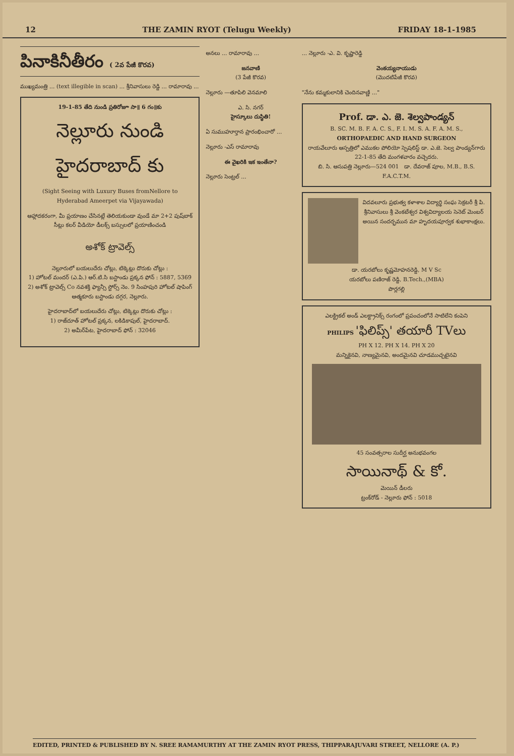12 THE ZAMIN RYOT (Telugu Weekly) FRIDAY 18-1-1985
పినాకినీతీరం ( 2వ పేజీ కొరవ)
ముఖ్యమంత్రి ... (text illegible in scan) ... శ్రీనివాసులు రెడ్డి ... రామారావు ...
19-1-85 తేది నుండి ప్రతిరోజూ సా॥ 6 గం॥కు
నెల్లూరు నుండి
హైదరాబాద్ కు
(Sight Seeing with Luxury Buses fromNellore to Hyderabad Ameerpet via Vijayawada)
ఆహ్లాదకరంగా, మీ ప్రయాణం చేసినట్లే తెలియకుండా వుండే మా 2+2 పుష్‌బాక్ సీట్లు కలర్ వీడియో డీలక్స్ బస్సులలో ప్రయాణించండి
అశోక్ ట్రావెల్స్
నెల్లూరులో బయలుదేరు చోట్లు, టిక్కెట్లు దొరుకు చోట్లు :
1) హోటల్ మందర్ (ఎ.పి.) ఆర్.టి.సి బస్టాండు ప్రక్కన ఫోన్ : 5887, 5369
2) అశోక్ ట్రావెల్స్ Co నవశక్తి ఫ్యాన్సీ స్టోర్స్ నెం. 9 సింహపురి హోటల్ షాపింగ్ ఆత్మకూరు బస్టాండు దగ్గర, నెల్లూరు.
హైదరాబాద్‌లో బయలుదేరు చోట్లు, టిక్కెట్లు దొరుకు చోట్లు :
1) రాజ్‌దూత్ హోటల్ ప్రక్కన, లకిడికాపుల్, హైదరాబాద్.
2) అమీర్‌పేట, హైదరాబాద్ ఫోన్ : 32046
అనలు ... రామారావు ...
జనవాణి
(3 పేజీ కొరవ)
నెల్లూరు —తూపిలి వెనమాలి
ఎ. సి. నగర్
హైస్కూలు దుస్థితి!
ఏ సుముహూర్తాన ప్రారంభించారో ...
నెల్లూరు -ఎస్ రామారావు
ఈ వైఖరికి ఇక ఇంతేనా?
నెల్లూరు సెంట్రల్ ...
... నెల్లూరు -ఎ. వి. కృష్ణారెడ్డి
వెంకయ్యనాయుడు
(మొదటిపేజీ కొరవ)
"నేను కమ్మకులానికి చెందినవాణ్ణి ..."
Prof. డా. ఎ. జె. శెల్వపాండ్యన్
B. SC. M. B. F. A. C. S., F. I. M. S. A. F. A. M. S.,
ORTHOPAEDIC AND HAND SURGEON
రాయవేలూరు ఆస్పత్రిలో ఎముకల పోలియో స్పెషలిస్ట్ డా. ఎ.జె. సెల్వ పాండ్యన్‌గారు 22-1-85 తేది మంగళవారం వచ్చెదరు.
బి. సి. ఆసుపత్రి నెల్లూరు—524 001 డా. దేవరాజ్ పూల, M.B., B.S. F.A.C.T.M.
విదవలూరు ప్రభుత్వ కళాశాల విద్యార్థి సంఘ సెక్రటరీ శ్రీ పి. శ్రీనివాసులు శ్రీ వెంకటేశ్వర విశ్వవిద్యాలయ సెనెట్ మెంబర్ అయిన సందర్భమున మా హృదయపూర్వక శుభాకాంక్షలు.
డా. యరబోలు కృష్ణమోహనరెడ్డి, M V Sc
యరబోలు పణిరాజ్ రెడ్డి, B.Tech.,(MBA)
పొర్లగల్లి
ఎలక్ట్రికల్ అండ్ ఎలక్ట్రానిక్స్ రంగంలో ప్రపంచంలోనే సాటిలేని కంపెని
PHILIPS 'ఫిలిప్స్' తయారీ TVలు
PH X 12. PH X 14. PH X 20
మన్నికైనవి, నాణ్యమైనవి, అందమైనవి చూడముచ్చటైనవి
45 సంవత్సరాల సుదీర్ఘ అనుభవంగల
సాయినాథ్ & కో.
మెయిన్ డీలరు
ట్రంక్‌రోడ్ - నెల్లూరు ఫోన్ : 5018
EDITED, PRINTED & PUBLISHED BY N. SREE RAMAMURTHY AT THE ZAMIN RYOT PRESS, THIPPARAJUVARI STREET, NELLORE (A. P.)